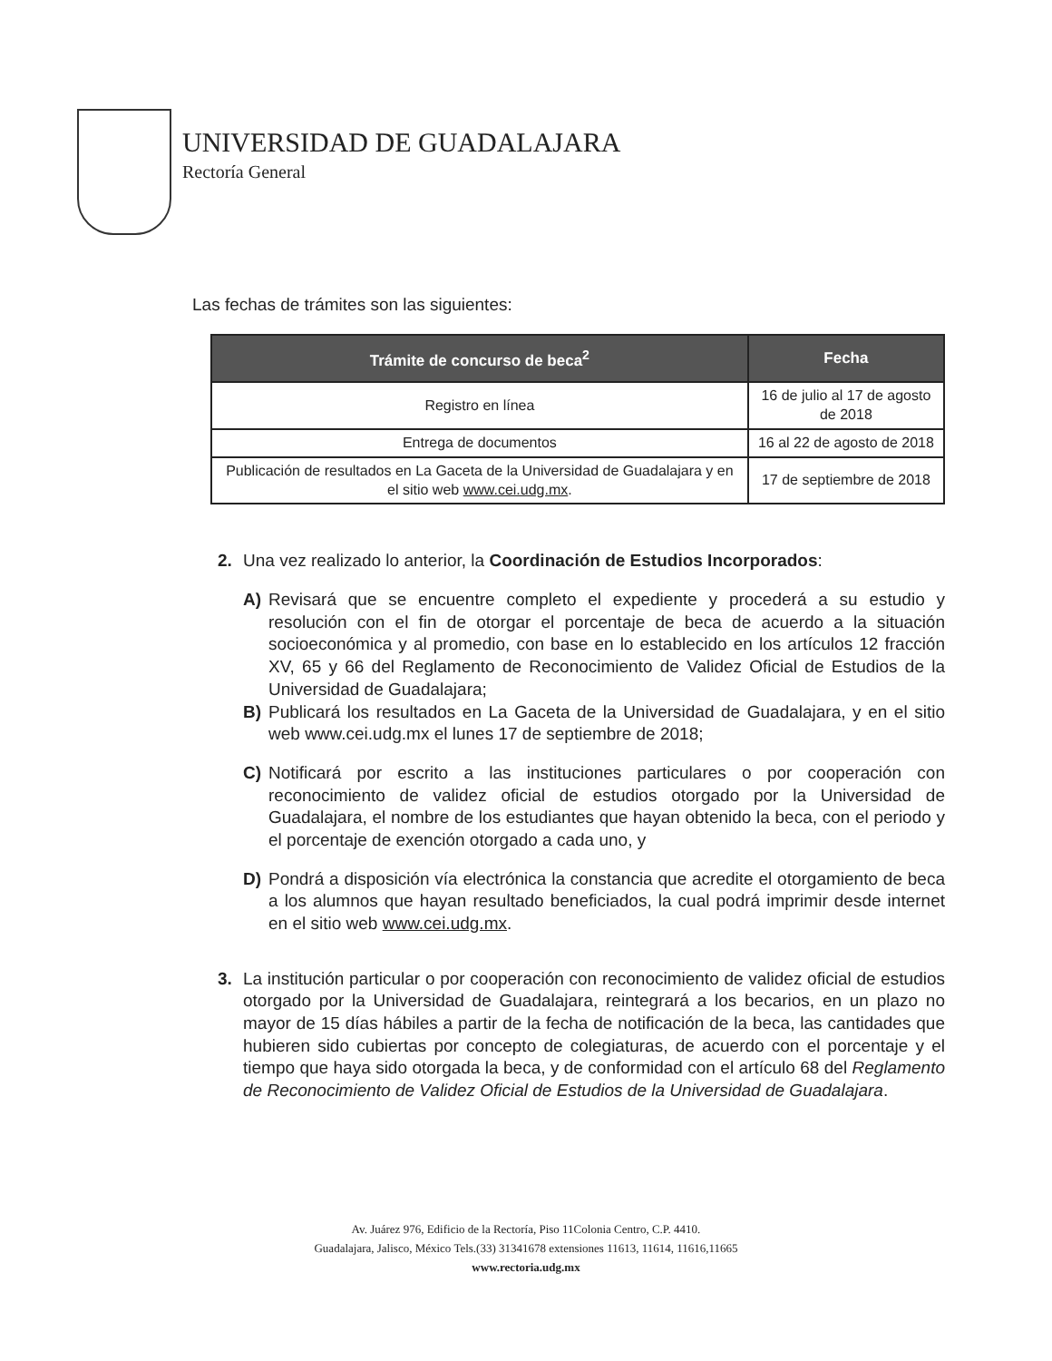UNIVERSIDAD DE GUADALAJARA
Rectoría General
Las fechas de trámites son las siguientes:
| Trámite de concurso de beca<sup>2</sup> | Fecha |
| --- | --- |
| Registro en línea | 16 de julio al 17 de agosto de 2018 |
| Entrega de documentos | 16 al 22 de agosto de 2018 |
| Publicación de resultados en La Gaceta de la Universidad de Guadalajara y en el sitio web www.cei.udg.mx . | 17 de septiembre de 2018 |
2. Una vez realizado lo anterior, la Coordinación de Estudios Incorporados:
A) Revisará que se encuentre completo el expediente y procederá a su estudio y resolución con el fin de otorgar el porcentaje de beca de acuerdo a la situación socioeconómica y al promedio, con base en lo establecido en los artículos 12 fracción XV, 65 y 66 del Reglamento de Reconocimiento de Validez Oficial de Estudios de la Universidad de Guadalajara;
B) Publicará los resultados en La Gaceta de la Universidad de Guadalajara, y en el sitio web www.cei.udg.mx el lunes 17 de septiembre de 2018;
C) Notificará por escrito a las instituciones particulares o por cooperación con reconocimiento de validez oficial de estudios otorgado por la Universidad de Guadalajara, el nombre de los estudiantes que hayan obtenido la beca, con el periodo y el porcentaje de exención otorgado a cada uno, y
D) Pondrá a disposición vía electrónica la constancia que acredite el otorgamiento de beca a los alumnos que hayan resultado beneficiados, la cual podrá imprimir desde internet en el sitio web www.cei.udg.mx.
3. La institución particular o por cooperación con reconocimiento de validez oficial de estudios otorgado por la Universidad de Guadalajara, reintegrará a los becarios, en un plazo no mayor de 15 días hábiles a partir de la fecha de notificación de la beca, las cantidades que hubieren sido cubiertas por concepto de colegiaturas, de acuerdo con el porcentaje y el tiempo que haya sido otorgada la beca, y de conformidad con el artículo 68 del Reglamento de Reconocimiento de Validez Oficial de Estudios de la Universidad de Guadalajara.
Av. Juárez 976, Edificio de la Rectoría, Piso 11Colonia Centro, C.P. 4410.
Guadalajara, Jalisco, México Tels.(33) 31341678 extensiones 11613, 11614, 11616,11665
www.rectoria.udg.mx